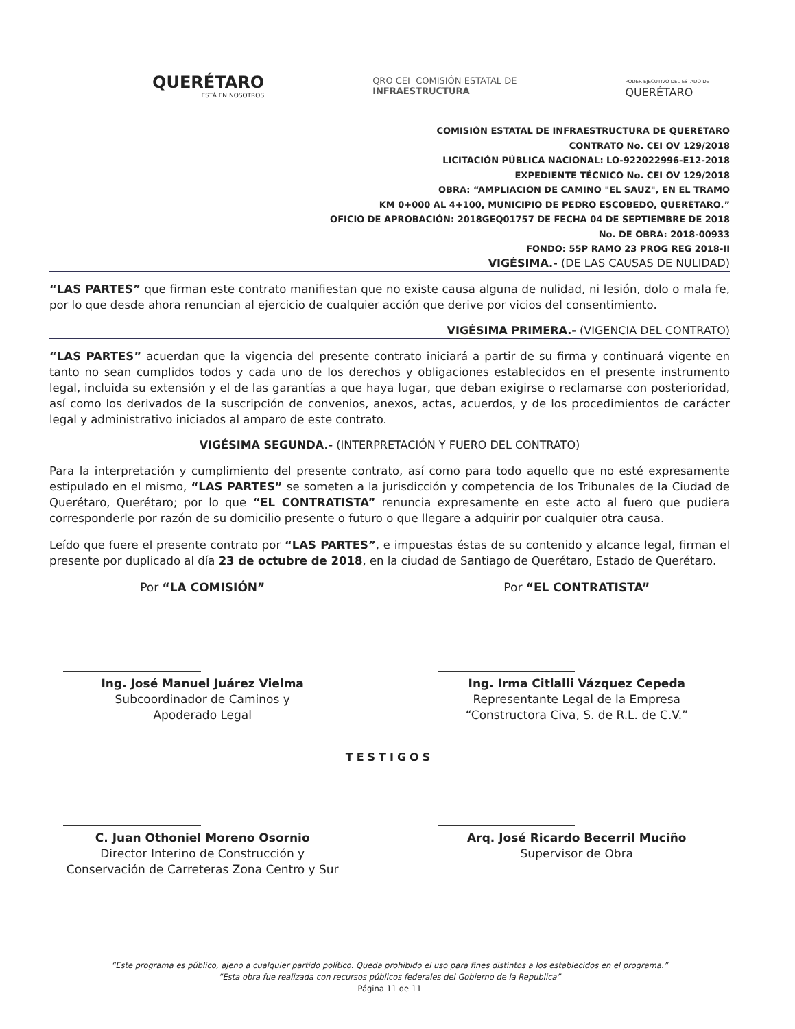QUERÉTARO
ESTÁ EN NOSOTROS
QRO CEI COMISIÓN ESTATAL DE
INFRAESTRUCTURA
PODER EJECUTIVO DEL ESTADO DE
QUERÉTARO
COMISIÓN ESTATAL DE INFRAESTRUCTURA DE QUERÉTARO
CONTRATO No. CEI OV 129/2018
LICITACIÓN PÚBLICA NACIONAL: LO-922022996-E12-2018
EXPEDIENTE TÉCNICO No. CEI OV 129/2018
OBRA: “AMPLIACIÓN DE CAMINO "EL SAUZ", EN EL TRAMO
KM 0+000 AL 4+100, MUNICIPIO DE PEDRO ESCOBEDO, QUERÉTARO.”
OFICIO DE APROBACIÓN: 2018GEQ01757 DE FECHA 04 DE SEPTIEMBRE DE 2018
No. DE OBRA: 2018-00933
FONDO: 55P RAMO 23 PROG REG 2018-II
VIGÉSIMA.- (DE LAS CAUSAS DE NULIDAD)
“LAS PARTES” que firman este contrato manifiestan que no existe causa alguna de nulidad, ni lesión, dolo o mala fe, por lo que desde ahora renuncian al ejercicio de cualquier acción que derive por vicios del consentimiento.
VIGÉSIMA PRIMERA.- (VIGENCIA DEL CONTRATO)
“LAS PARTES” acuerdan que la vigencia del presente contrato iniciará a partir de su firma y continuará vigente en tanto no sean cumplidos todos y cada uno de los derechos y obligaciones establecidos en el presente instrumento legal, incluida su extensión y el de las garantías a que haya lugar, que deban exigirse o reclamarse con posterioridad, así como los derivados de la suscripción de convenios, anexos, actas, acuerdos, y de los procedimientos de carácter legal y administrativo iniciados al amparo de este contrato.
VIGÉSIMA SEGUNDA.- (INTERPRETACIÓN Y FUERO DEL CONTRATO)
Para la interpretación y cumplimiento del presente contrato, así como para todo aquello que no esté expresamente estipulado en el mismo, “LAS PARTES” se someten a la jurisdicción y competencia de los Tribunales de la Ciudad de Querétaro, Querétaro; por lo que “EL CONTRATISTA” renuncia expresamente en este acto al fuero que pudiera corresponderle por razón de su domicilio presente o futuro o que llegare a adquirir por cualquier otra causa.
Leído que fuere el presente contrato por “LAS PARTES”, e impuestas éstas de su contenido y alcance legal, firman el presente por duplicado al día 23 de octubre de 2018, en la ciudad de Santiago de Querétaro, Estado de Querétaro.
Por “LA COMISIÓN”
Ing. José Manuel Juárez Vielma
Subcoordinador de Caminos y
Apoderado Legal
Por “EL CONTRATISTA”
Ing. Irma Citlalli Vázquez Cepeda
Representante Legal de la Empresa
“Constructora Civa, S. de R.L. de C.V.”
TESTIGOS
C. Juan Othoniel Moreno Osornio
Director Interino de Construcción y
Conservación de Carreteras Zona Centro y Sur
Arq. José Ricardo Becerril Muciño
Supervisor de Obra
“Este programa es público, ajeno a cualquier partido político. Queda prohibido el uso para fines distintos a los establecidos en el programa.”
“Esta obra fue realizada con recursos públicos federales del Gobierno de la Republica”
Página 11 de 11